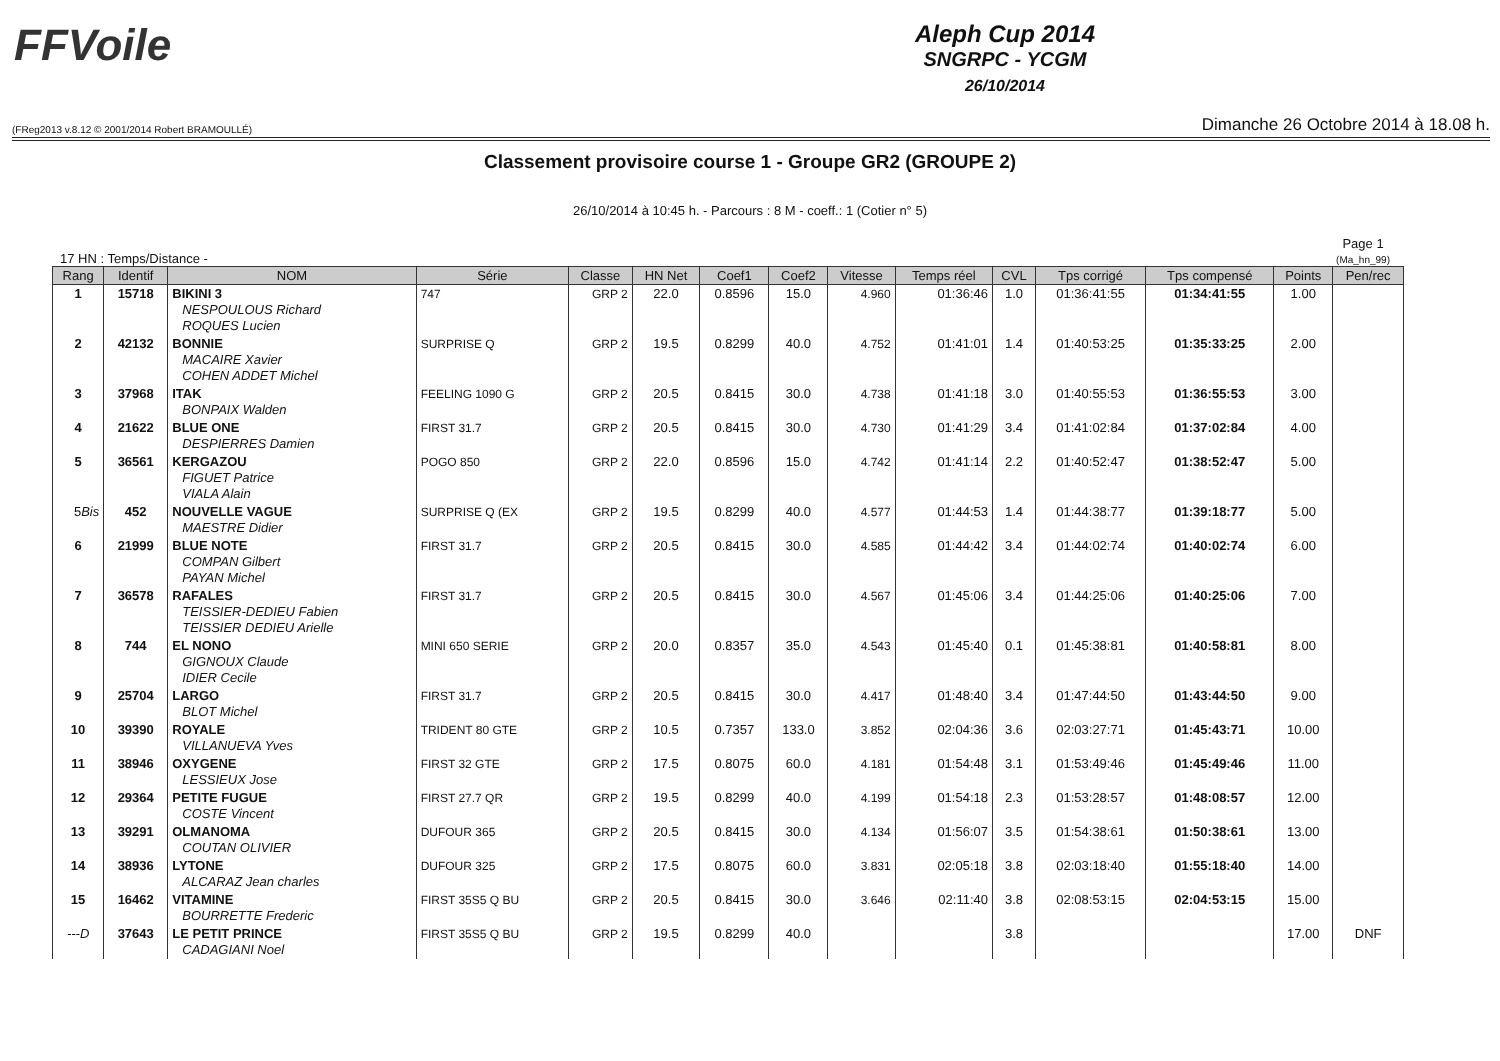FFVoile
Aleph Cup 2014
SNGRPC - YCGM
26/10/2014
(FReg2013 v.8.12 © 2001/2014 Robert BRAMOULLÉ) Dimanche 26 Octobre 2014 à 18.08 h.
Classement provisoire course 1 - Groupe GR2 (GROUPE 2)
26/10/2014 à 10:45 h. - Parcours : 8 M - coeff.: 1 (Cotier n° 5)
17 HN : Temps/Distance - Page 1
(Ma_hn_99)
| Rang | Identif | NOM | Série | Classe | HN Net | Coef1 | Coef2 | Vitesse | Temps réel | CVL | Tps corrigé | Tps compensé | Points | Pen/rec |
| --- | --- | --- | --- | --- | --- | --- | --- | --- | --- | --- | --- | --- | --- | --- |
| 1 | 15718 | BIKINI 3 NESPOULOUS Richard ROQUES Lucien | 747 | GRP 2 | 22.0 | 0.8596 | 15.0 | 4.960 | 01:36:46 | 1.0 | 01:36:41:55 | 01:34:41:55 | 1.00 | |
| 2 | 42132 | BONNIE MACAIRE Xavier COHEN ADDET Michel | SURPRISE Q | GRP 2 | 19.5 | 0.8299 | 40.0 | 4.752 | 01:41:01 | 1.4 | 01:40:53:25 | 01:35:33:25 | 2.00 | |
| 3 | 37968 | ITAK BONPAIX Walden | FEELING 1090 G | GRP 2 | 20.5 | 0.8415 | 30.0 | 4.738 | 01:41:18 | 3.0 | 01:40:55:53 | 01:36:55:53 | 3.00 | |
| 4 | 21622 | BLUE ONE DESPIERRES Damien | FIRST 31.7 | GRP 2 | 20.5 | 0.8415 | 30.0 | 4.730 | 01:41:29 | 3.4 | 01:41:02:84 | 01:37:02:84 | 4.00 | |
| 5 | 36561 | KERGAZOU FIGUET Patrice VIALA Alain | POGO 850 | GRP 2 | 22.0 | 0.8596 | 15.0 | 4.742 | 01:41:14 | 2.2 | 01:40:52:47 | 01:38:52:47 | 5.00 | |
| 5 Bis | 452 | NOUVELLE VAGUE MAESTRE Didier | SURPRISE Q (EX | GRP 2 | 19.5 | 0.8299 | 40.0 | 4.577 | 01:44:53 | 1.4 | 01:44:38:77 | 01:39:18:77 | 5.00 | |
| 6 | 21999 | BLUE NOTE COMPAN Gilbert PAYAN Michel | FIRST 31.7 | GRP 2 | 20.5 | 0.8415 | 30.0 | 4.585 | 01:44:42 | 3.4 | 01:44:02:74 | 01:40:02:74 | 6.00 | |
| 7 | 36578 | RAFALES TEISSIER-DEDIEU Fabien TEISSIER DEDIEU Arielle | FIRST 31.7 | GRP 2 | 20.5 | 0.8415 | 30.0 | 4.567 | 01:45:06 | 3.4 | 01:44:25:06 | 01:40:25:06 | 7.00 | |
| 8 | 744 | EL NONO GIGNOUX Claude IDIER Cecile | MINI 650 SERIE | GRP 2 | 20.0 | 0.8357 | 35.0 | 4.543 | 01:45:40 | 0.1 | 01:45:38:81 | 01:40:58:81 | 8.00 | |
| 9 | 25704 | LARGO BLOT Michel | FIRST 31.7 | GRP 2 | 20.5 | 0.8415 | 30.0 | 4.417 | 01:48:40 | 3.4 | 01:47:44:50 | 01:43:44:50 | 9.00 | |
| 10 | 39390 | ROYALE VILLANUEVA Yves | TRIDENT 80 GTE | GRP 2 | 10.5 | 0.7357 | 133.0 | 3.852 | 02:04:36 | 3.6 | 02:03:27:71 | 01:45:43:71 | 10.00 | |
| 11 | 38946 | OXYGENE LESSIEUX Jose | FIRST 32 GTE | GRP 2 | 17.5 | 0.8075 | 60.0 | 4.181 | 01:54:48 | 3.1 | 01:53:49:46 | 01:45:49:46 | 11.00 | |
| 12 | 29364 | PETITE FUGUE COSTE Vincent | FIRST 27.7 QR | GRP 2 | 19.5 | 0.8299 | 40.0 | 4.199 | 01:54:18 | 2.3 | 01:53:28:57 | 01:48:08:57 | 12.00 | |
| 13 | 39291 | OLMANOMA COUTAN OLIVIER | DUFOUR 365 | GRP 2 | 20.5 | 0.8415 | 30.0 | 4.134 | 01:56:07 | 3.5 | 01:54:38:61 | 01:50:38:61 | 13.00 | |
| 14 | 38936 | LYTONE ALCARAZ Jean charles | DUFOUR 325 | GRP 2 | 17.5 | 0.8075 | 60.0 | 3.831 | 02:05:18 | 3.8 | 02:03:18:40 | 01:55:18:40 | 14.00 | |
| 15 | 16462 | VITAMINE BOURRETTE Frederic | FIRST 35S5 Q BU | GRP 2 | 20.5 | 0.8415 | 30.0 | 3.646 | 02:11:40 | 3.8 | 02:08:53:15 | 02:04:53:15 | 15.00 | |
| ---D | 37643 | LE PETIT PRINCE CADAGIANI Noel | FIRST 35S5 Q BU | GRP 2 | 19.5 | 0.8299 | 40.0 | | | 3.8 | | | 17.00 | DNF |